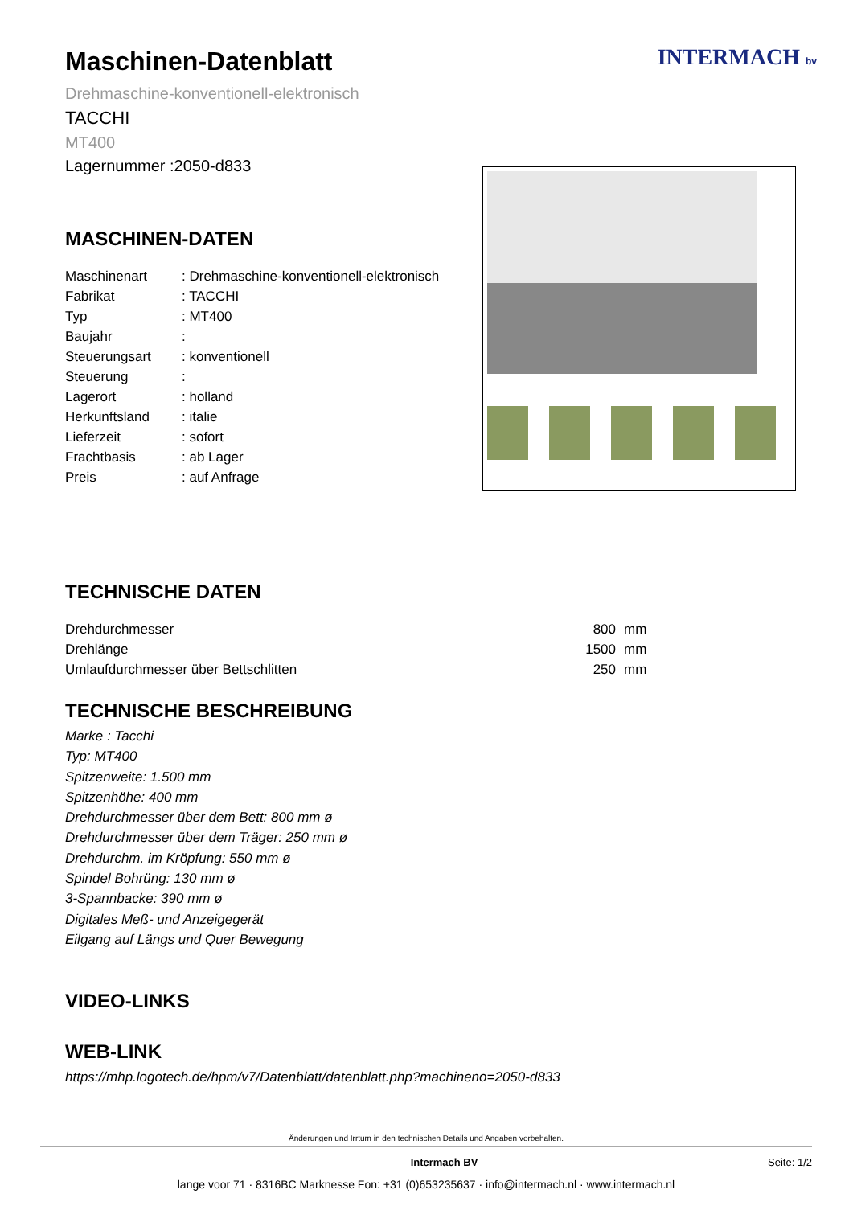INTERMACH bv
Maschinen-Datenblatt
Drehmaschine-konventionell-elektronisch
TACCHI
MT400
Lagernummer :2050-d833
MASCHINEN-DATEN
| Maschinenart | : Drehmaschine-konventionell-elektronisch |
| Fabrikat | : TACCHI |
| Typ | : MT400 |
| Baujahr | : |
| Steuerungsart | : konventionell |
| Steuerung | : |
| Lagerort | : holland |
| Herkunftsland | : italie |
| Lieferzeit | : sofort |
| Frachtbasis | : ab Lager |
| Preis | : auf Anfrage |
TECHNISCHE DATEN
| Drehdurchmesser | 800 | mm |
| Drehlänge | 1500 | mm |
| Umlaufdurchmesser über Bettschlitten | 250 | mm |
TECHNISCHE BESCHREIBUNG
Marke : Tacchi
Typ: MT400
Spitzenweite: 1.500 mm
Spitzenhöhe: 400 mm
Drehdurchmesser über dem Bett: 800 mm ø
Drehdurchmesser über dem Träger: 250 mm ø
Drehdurchm. im Kröpfung: 550 mm ø
Spindel Bohrüng: 130 mm ø
3-Spannbacke: 390 mm ø
Digitales Meß- und Anzeigegerät
Eilgang auf Längs und Quer Bewegung
VIDEO-LINKS
WEB-LINK
https://mhp.logotech.de/hpm/v7/Datenblatt/datenblatt.php?machineno=2050-d833
Änderungen und Irrtum in den technischen Details und Angaben vorbehalten.
Intermach BV Seite: 1/2
lange voor 71 · 8316BC Marknesse Fon: +31 (0)653235637 · info@intermach.nl · www.intermach.nl